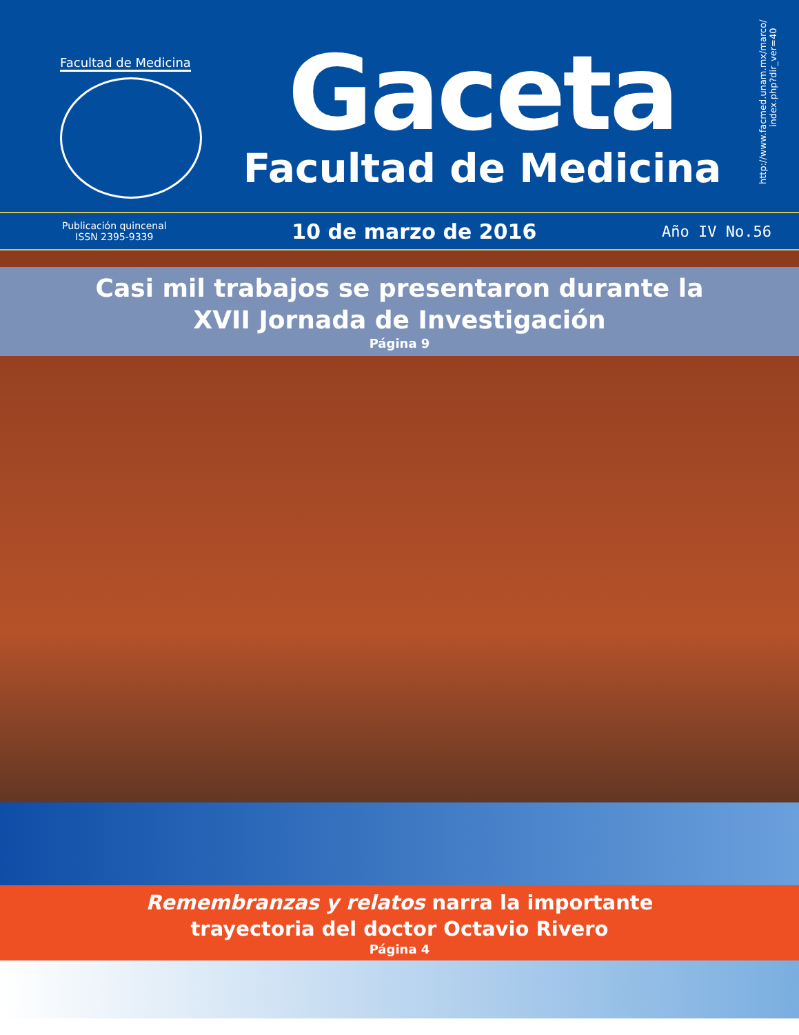Facultad de Medicina
Gaceta
Facultad de Medicina
http://www.facmed.unam.mx/marco/ index.php?dir_ver=40
Publicación quincenal
ISSN 2395-9339
10 de marzo de 2016
Año IV No.56
Casi mil trabajos se presentaron durante la
XVII Jornada de Investigación
Página 9
Remembranzas y relatos narra la importante
trayectoria del doctor Octavio Rivero
Página 4